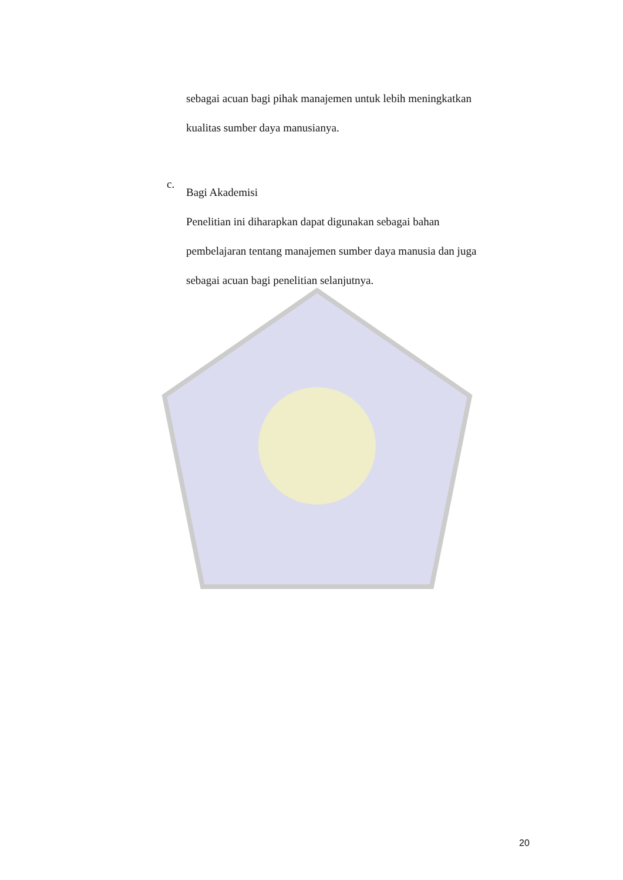sebagai acuan bagi pihak manajemen untuk lebih meningkatkan
kualitas sumber daya manusianya.
c.
Bagi Akademisi
Penelitian ini diharapkan dapat digunakan sebagai bahan
pembelajaran tentang manajemen sumber daya manusia dan juga
sebagai acuan bagi penelitian selanjutnya.
20